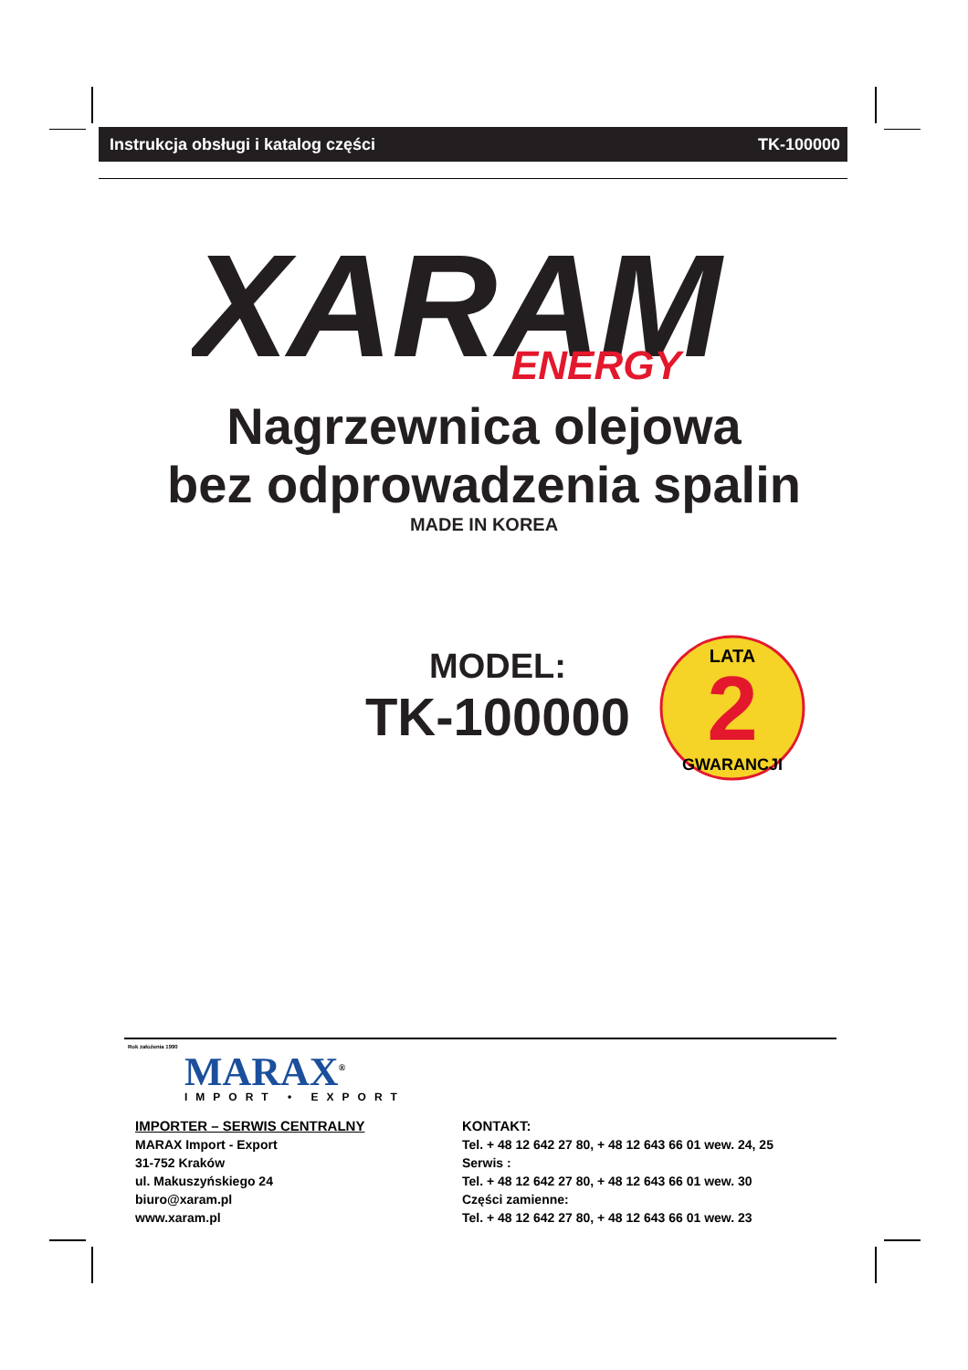Instrukcja obsługi i katalog części TK-100000
XARAM
ENERGY
Nagrzewnica olejowa
bez odprowadzenia spalin
MADE IN KOREA
MODEL:
TK-100000
2
LATA
GWARANCJI
Rok założenia 1990
MARAX<sup>®</sup>
IMPORT • EXPORT
IMPORTER – SERWIS CENTRALNY
MARAX Import - Export
31-752 Kraków
ul. Makuszyńskiego 24
biuro@xaram.pl
www.xaram.pl
KONTAKT:
Tel. + 48 12 642 27 80, + 48 12 643 66 01 wew. 24, 25
Serwis :
Tel. + 48 12 642 27 80, + 48 12 643 66 01 wew. 30
Części zamienne:
Tel. + 48 12 642 27 80, + 48 12 643 66 01 wew. 23